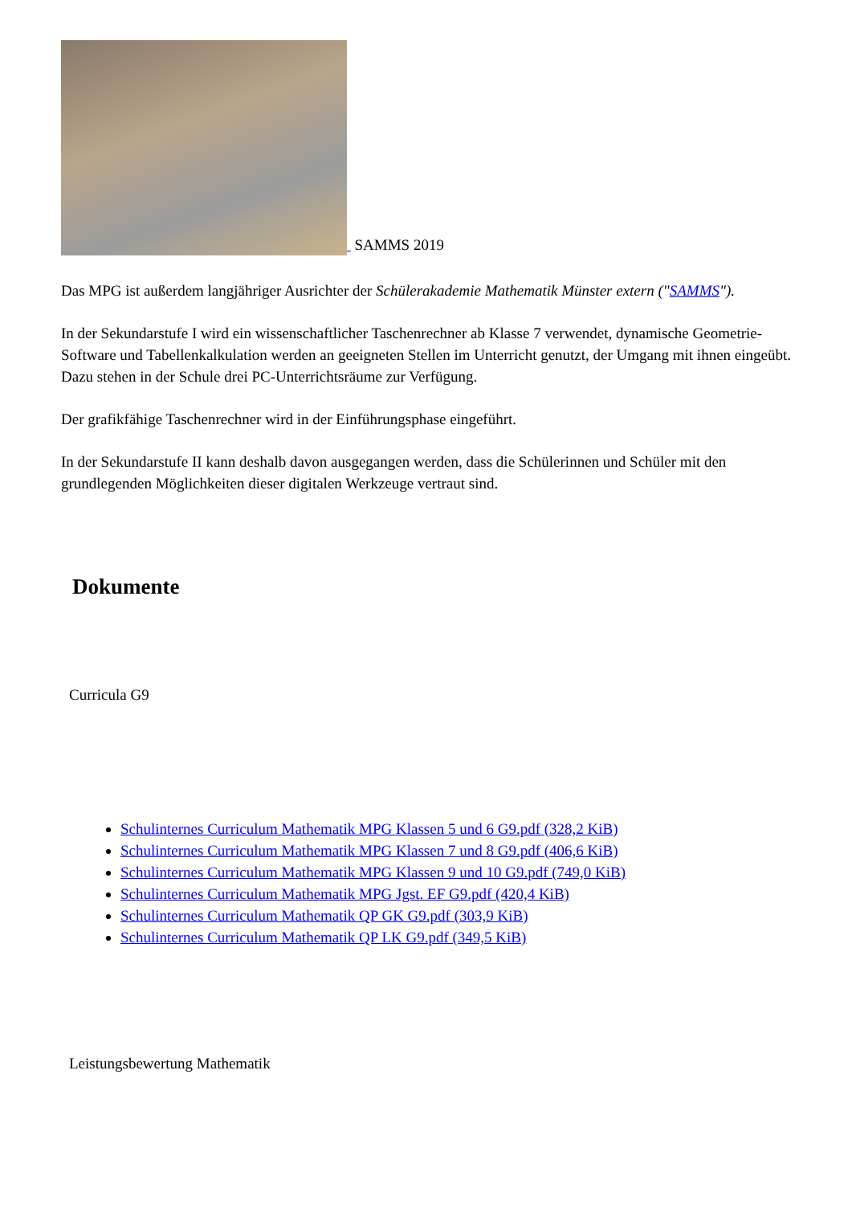SAMMS 2019
Das MPG ist außerdem langjähriger Ausrichter der Schülerakademie Mathematik Münster extern ("SAMMS").
In der Sekundarstufe I wird ein wissenschaftlicher Taschenrechner ab Klasse 7 verwendet, dynamische Geometrie-Software und Tabellenkalkulation werden an geeigneten Stellen im Unterricht genutzt, der Umgang mit ihnen eingeübt. Dazu stehen in der Schule drei PC-Unterrichtsräume zur Verfügung.
Der grafikfähige Taschenrechner wird in der Einführungsphase eingeführt.
In der Sekundarstufe II kann deshalb davon ausgegangen werden, dass die Schülerinnen und Schüler mit den grundlegenden Möglichkeiten dieser digitalen Werkzeuge vertraut sind.
Dokumente
Curricula G9
Schulinternes Curriculum Mathematik MPG Klassen 5 und 6 G9.pdf (328,2 KiB)
Schulinternes Curriculum Mathematik MPG Klassen 7 und 8 G9.pdf (406,6 KiB)
Schulinternes Curriculum Mathematik MPG Klassen 9 und 10 G9.pdf (749,0 KiB)
Schulinternes Curriculum Mathematik MPG Jgst. EF G9.pdf (420,4 KiB)
Schulinternes Curriculum Mathematik QP GK G9.pdf (303,9 KiB)
Schulinternes Curriculum Mathematik QP LK G9.pdf (349,5 KiB)
Leistungsbewertung Mathematik